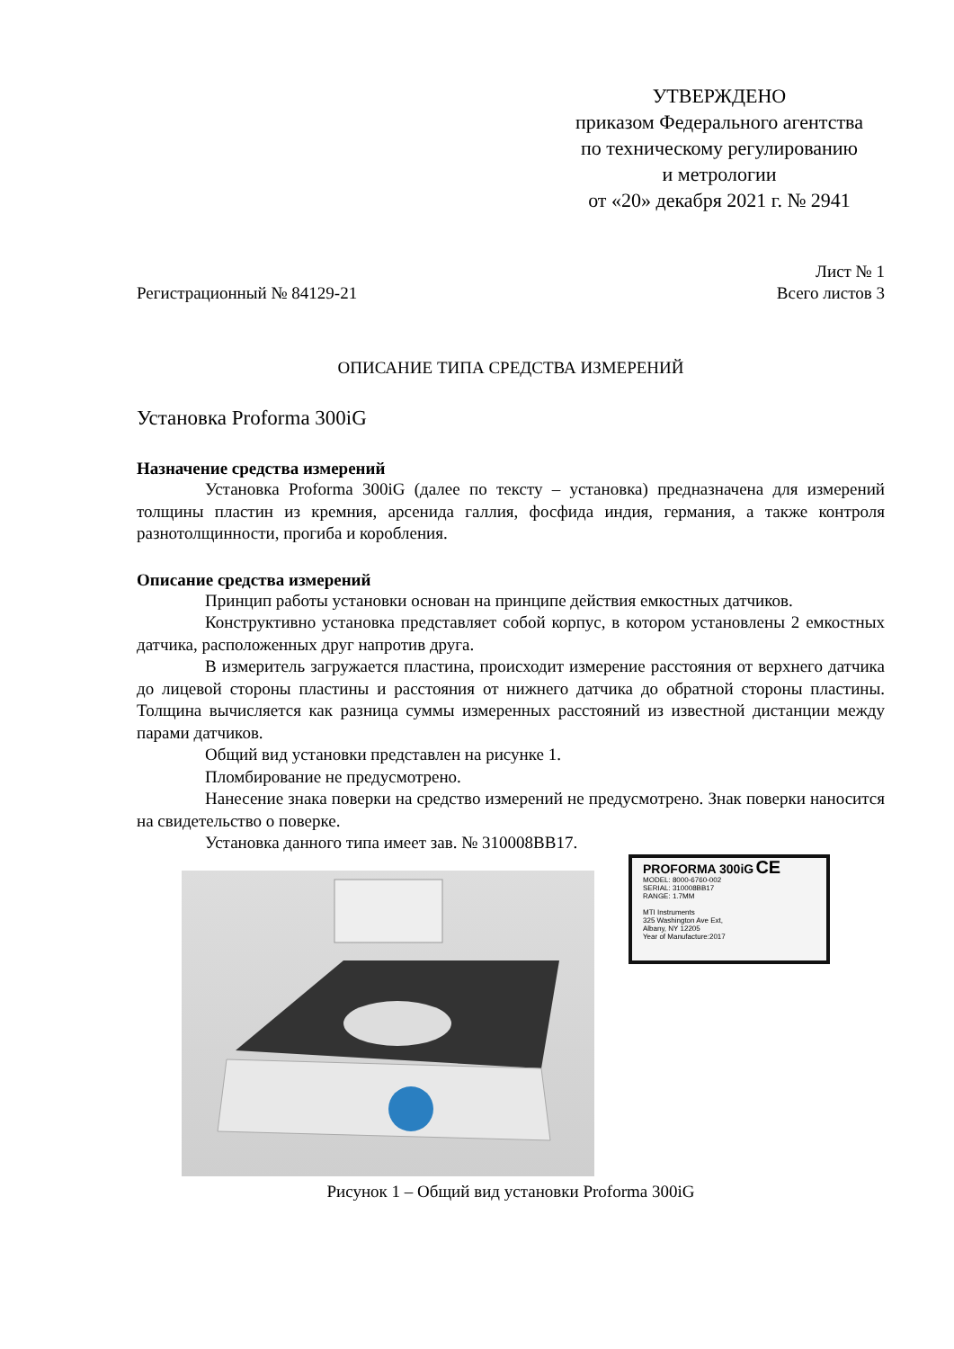УТВЕРЖДЕНО
приказом Федерального агентства
по техническому регулированию
и метрологии
от «20» декабря 2021 г. № 2941
Лист № 1
Регистрационный № 84129-21 Всего листов 3
ОПИСАНИЕ ТИПА СРЕДСТВА ИЗМЕРЕНИЙ
Установка Proforma 300iG
Назначение средства измерений
Установка Proforma 300iG (далее по тексту – установка) предназначена для измерений толщины пластин из кремния, арсенида галлия, фосфида индия, германия, а также контроля разнотолщинности, прогиба и коробления.
Описание средства измерений
Принцип работы установки основан на принципе действия емкостных датчиков.
Конструктивно установка представляет собой корпус, в котором установлены 2 емкостных датчика, расположенных друг напротив друга.
В измеритель загружается пластина, происходит измерение расстояния от верхнего датчика до лицевой стороны пластины и расстояния от нижнего датчика до обратной стороны пластины. Толщина вычисляется как разница суммы измеренных расстояний из известной дистанции между парами датчиков.
Общий вид установки представлен на рисунке 1.
Пломбирование не предусмотрено.
Нанесение знака поверки на средство измерений не предусмотрено. Знак поверки наносится на свидетельство о поверке.
Установка данного типа имеет зав. № 310008BB17.
PROFORMA 300iG CE
MODEL: 8000-6760-002
SERIAL: 310008BB17
RANGE: 1.7MM
MTI Instruments
325 Washington Ave Ext,
Albany, NY 12205
Year of Manufacture:2017
Рисунок 1 – Общий вид установки Proforma 300iG